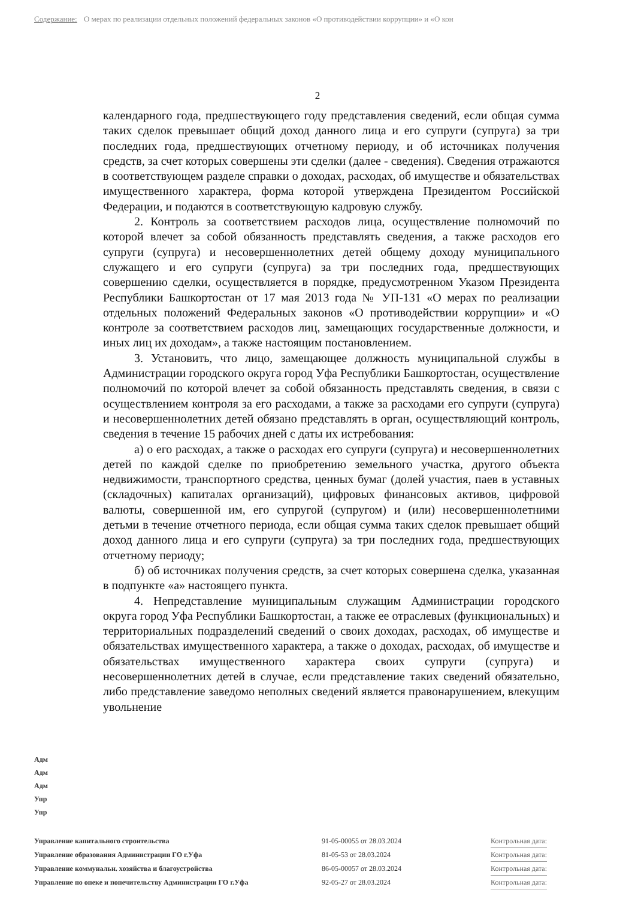Содержание: О мерах по реализации отдельных положений федеральных законов «О противодействии коррупции» и «О кон
2
календарного года, предшествующего году представления сведений, если общая сумма таких сделок превышает общий доход данного лица и его супруги (супруга) за три последних года, предшествующих отчетному периоду, и об источниках получения средств, за счет которых совершены эти сделки (далее - сведения). Сведения отражаются в соответствующем разделе справки о доходах, расходах, об имуществе и обязательствах имущественного характера, форма которой утверждена Президентом Российской Федерации, и подаются в соответствующую кадровую службу.
2. Контроль за соответствием расходов лица, осуществление полномочий по которой влечет за собой обязанность представлять сведения, а также расходов его супруги (супруга) и несовершеннолетних детей общему доходу муниципального служащего и его супруги (супруга) за три последних года, предшествующих совершению сделки, осуществляется в порядке, предусмотренном Указом Президента Республики Башкортостан от 17 мая 2013 года № УП-131 «О мерах по реализации отдельных положений Федеральных законов «О противодействии коррупции» и «О контроле за соответствием расходов лиц, замещающих государственные должности, и иных лиц их доходам», а также настоящим постановлением.
3. Установить, что лицо, замещающее должность муниципальной службы в Администрации городского округа город Уфа Республики Башкортостан, осуществление полномочий по которой влечет за собой обязанность представлять сведения, в связи с осуществлением контроля за его расходами, а также за расходами его супруги (супруга) и несовершеннолетних детей обязано представлять в орган, осуществляющий контроль, сведения в течение 15 рабочих дней с даты их истребования:
а) о его расходах, а также о расходах его супруги (супруга) и несовершеннолетних детей по каждой сделке по приобретению земельного участка, другого объекта недвижимости, транспортного средства, ценных бумаг (долей участия, паев в уставных (складочных) капиталах организаций), цифровых финансовых активов, цифровой валюты, совершенной им, его супругой (супругом) и (или) несовершеннолетними детьми в течение отчетного периода, если общая сумма таких сделок превышает общий доход данного лица и его супруги (супруга) за три последних года, предшествующих отчетному периоду;
б) об источниках получения средств, за счет которых совершена сделка, указанная в подпункте «а» настоящего пункта.
4. Непредставление муниципальным служащим Администрации городского округа город Уфа Республики Башкортостан, а также ее отраслевых (функциональных) и территориальных подразделений сведений о своих доходах, расходах, об имуществе и обязательствах имущественного характера, а также о доходах, расходах, об имуществе и обязательствах имущественного характера своих супруги (супруга) и несовершеннолетних детей в случае, если представление таких сведений обязательно, либо представление заведомо неполных сведений является правонарушением, влекущим увольнение
Адм
Адм
Адм
Упр
Упр
| Управление капитального строительства | 91-05-00055 от 28.03.2024 | Контрольная дата: |
| Управление образования Администрации ГО г.Уфа | 81-05-53 от 28.03.2024 | Контрольная дата: |
| Управление коммунальн. хозяйства и благоустройства | 86-05-00057 от 28.03.2024 | Контрольная дата: |
| Управление по опеке и попечительству Администрации ГО г.Уфа | 92-05-27 от 28.03.2024 | Контрольная дата: |